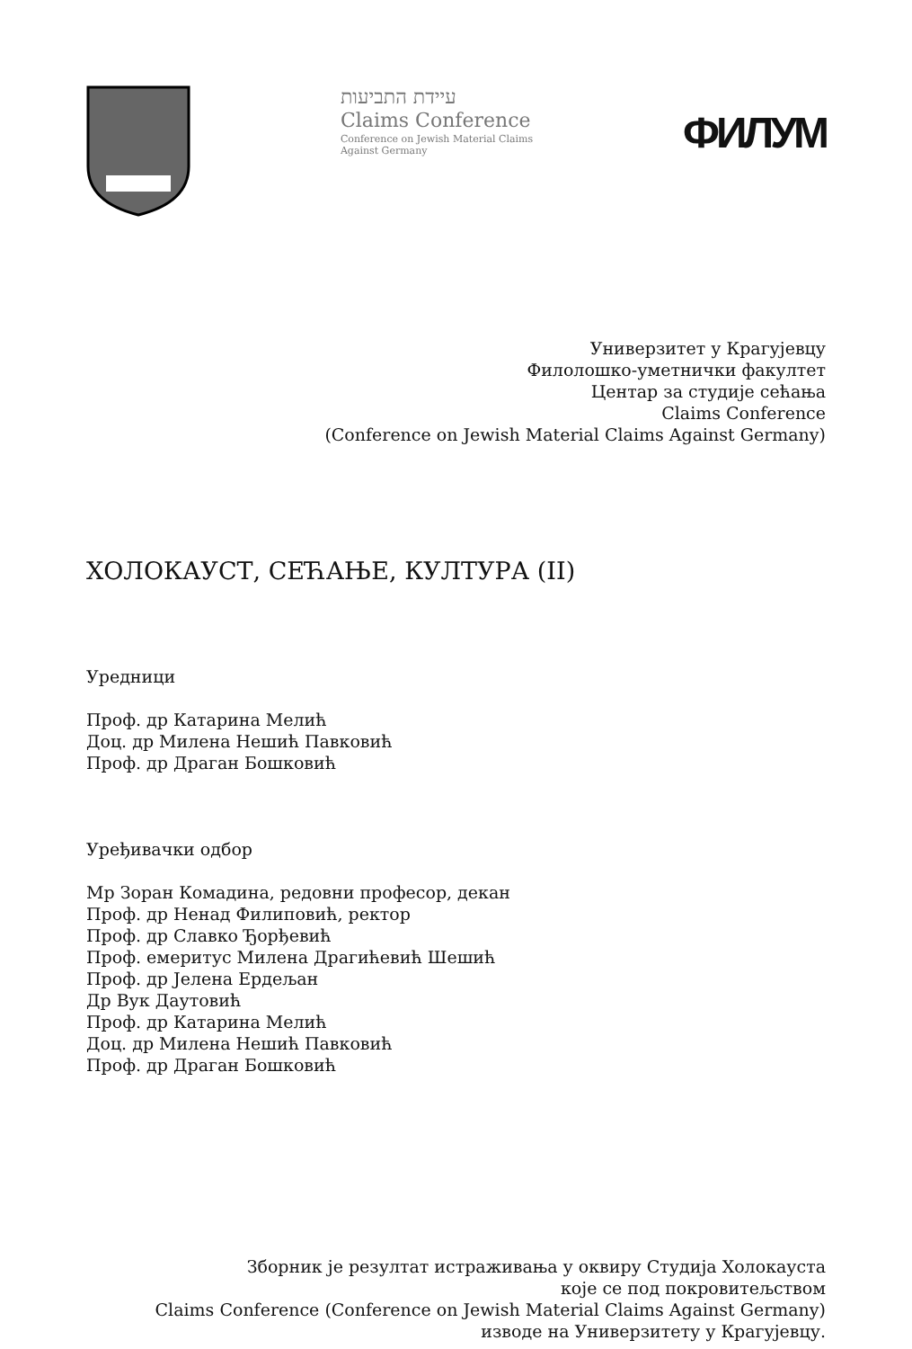עיידת התביעות
Claims Conference
Conference on Jewish Material Claims
Against Germany
ФИЛУМ
Универзитет у Крагујевцу
Филолошко-уметнички факултет
Центар за студије сећања
Claims Conference
(Conference on Jewish Material Claims Against Germany)
ХОЛОКАУСТ, СЕЋАЊЕ, КУЛТУРА (II)
Уредници
Проф. др Катарина Мелић
Доц. др Милена Нешић Павковић
Проф. др Драган Бошковић
Уређивачки одбор
Мр Зоран Комадина, редовни професор, декан
Проф. др Ненад Филиповић, ректор
Проф. др Славко Ђорђевић
Проф. емеритус Милена Драгићевић Шешић
Проф. др Јелена Ердељан
Др Вук Даутовић
Проф. др Катарина Мелић
Доц. др Милена Нешић Павковић
Проф. др Драган Бошковић
Зборник је резултат истраживања у оквиру Студија Холокауста
које се под покровитељством
Claims Conference (Conference on Jewish Material Claims Against Germany)
изводе на Универзитету у Крагујевцу.